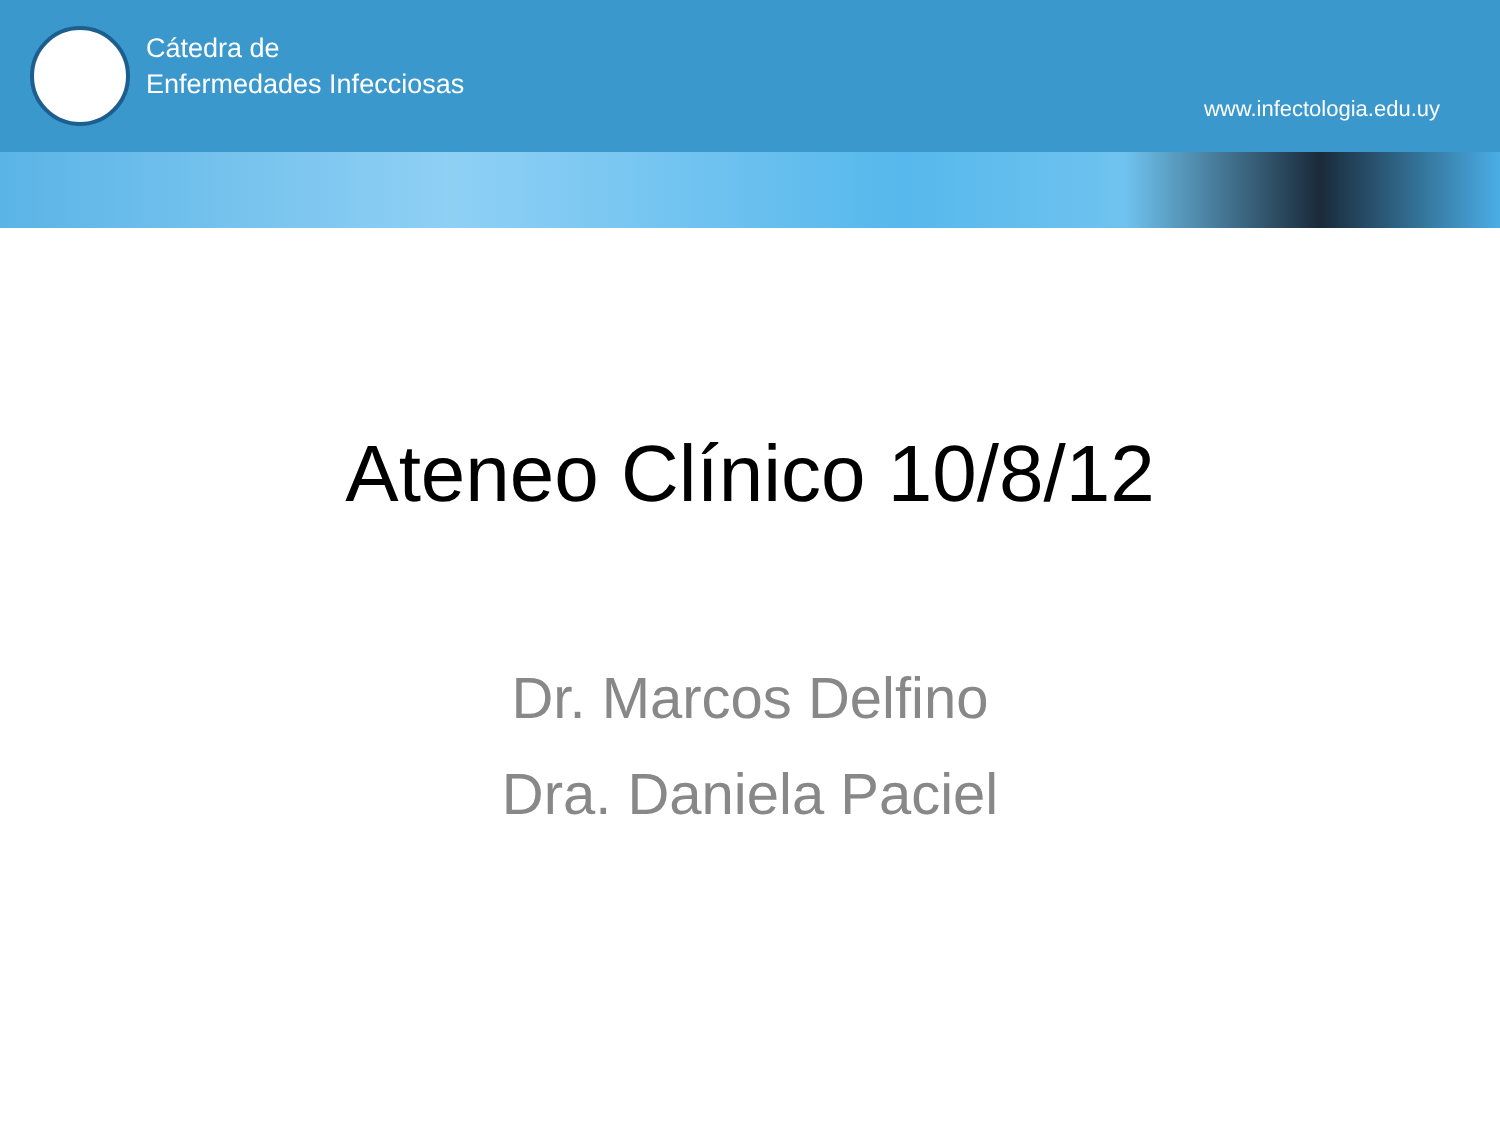Cátedra de
Enfermedades Infecciosas
www.infectologia.edu.uy
Ateneo Clínico 10/8/12
Dr. Marcos Delfino
Dra. Daniela Paciel